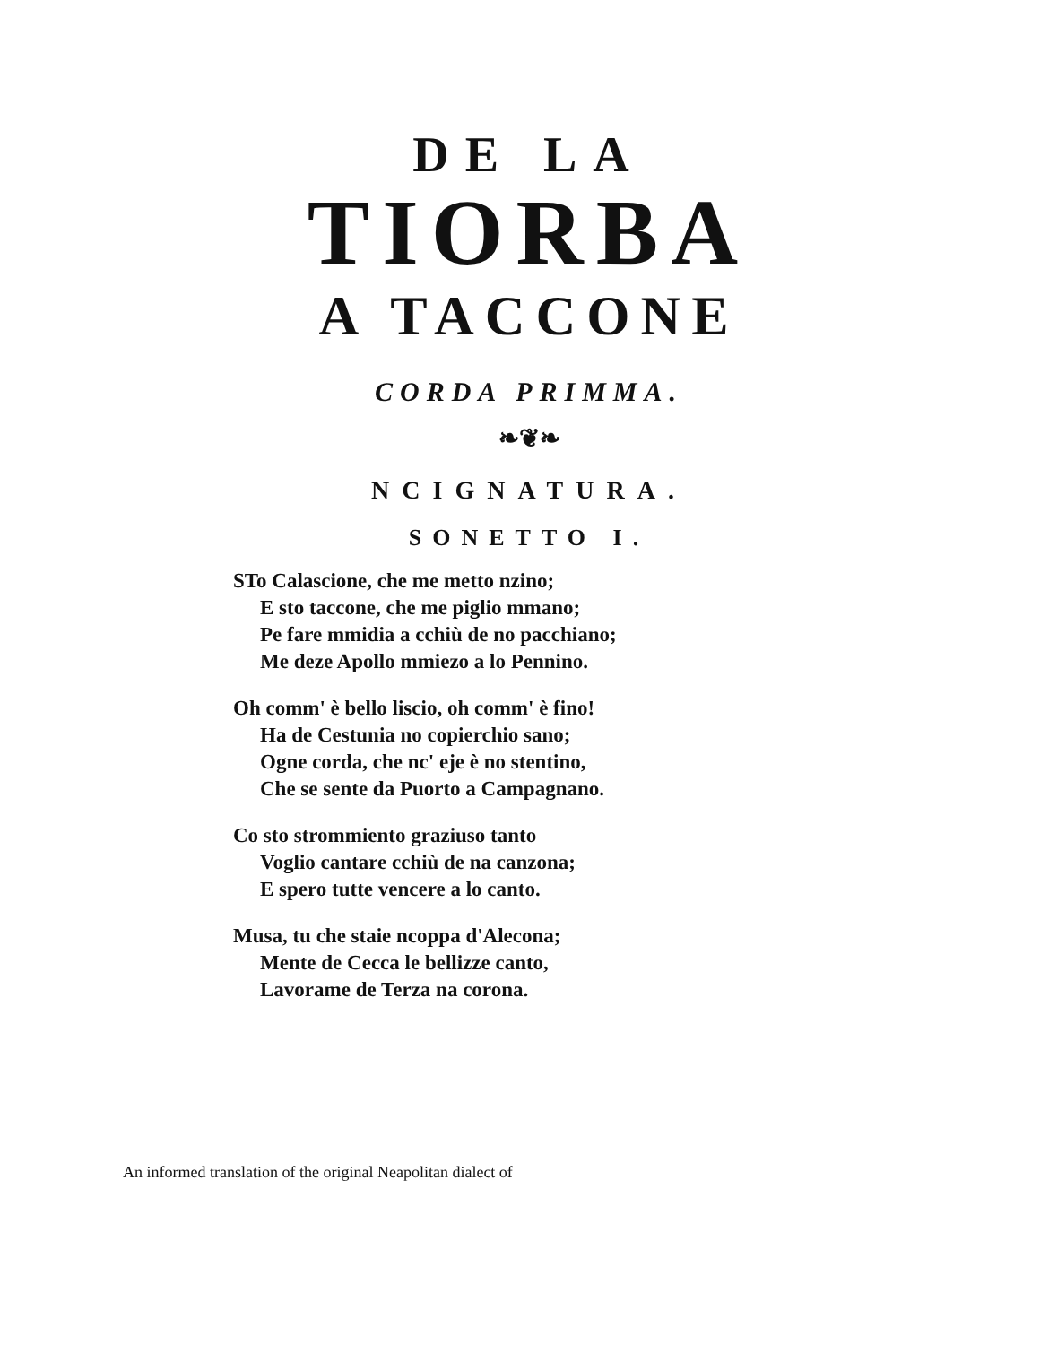DE LA
TIORBA
A TACCONE
CORDA PRIMMA.
❧❦❧
NCIGNATURA.
SONETTO I.
STo Calascione, che me metto nzino;
E sto taccone, che me piglio mmano;
Pe fare mmidia a cchiù de no pacchiano;
Me deze Apollo mmiezo a lo Pennino.
Oh comm' è bello liscio, oh comm' è fino!
Ha de Cestunia no copierchio sano;
Ogne corda, che nc' eje è no stentino,
Che se sente da Puorto a Campagnano.
Co sto strommiento graziuso tanto
Voglio cantare cchiù de na canzona;
E spero tutte vencere a lo canto.
Musa, tu che staie ncoppa d'Alecona;
Mente de Cecca le bellizze canto,
Lavorame de Terza na corona.
An informed translation of the original Neapolitan dialect of